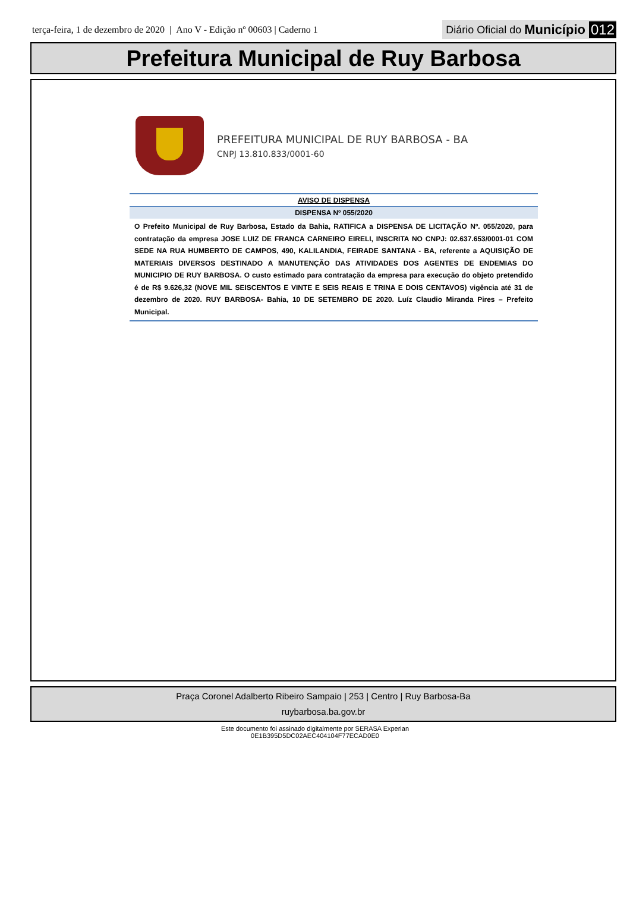terça-feira, 1 de dezembro de 2020 | Ano V - Edição nº 00603 | Caderno 1
Diário Oficial do Município 012
Prefeitura Municipal de Ruy Barbosa
PREFEITURA MUNICIPAL DE RUY BARBOSA - BA
CNPJ 13.810.833/0001-60
AVISO DE DISPENSA
DISPENSA Nº 055/2020
O Prefeito Municipal de Ruy Barbosa, Estado da Bahia, RATIFICA a DISPENSA DE LICITAÇÃO Nº. 055/2020, para contratação da empresa JOSE LUIZ DE FRANCA CARNEIRO EIRELI, INSCRITA NO CNPJ: 02.637.653/0001-01 COM SEDE NA RUA HUMBERTO DE CAMPOS, 490, KALILANDIA, FEIRADE SANTANA - BA, referente a AQUISIÇÃO DE MATERIAIS DIVERSOS DESTINADO A MANUTENÇÃO DAS ATIVIDADES DOS AGENTES DE ENDEMIAS DO MUNICIPIO DE RUY BARBOSA. O custo estimado para contratação da empresa para execução do objeto pretendido é de R$ 9.626,32 (NOVE MIL SEISCENTOS E VINTE E SEIS REAIS E TRINA E DOIS CENTAVOS) vigência até 31 de dezembro de 2020. RUY BARBOSA- Bahia, 10 DE SETEMBRO DE 2020. Luíz Claudio Miranda Pires – Prefeito Municipal.
Praça Coronel Adalberto Ribeiro Sampaio | 253 | Centro | Ruy Barbosa-Ba
ruybarbosa.ba.gov.br
Este documento foi assinado digitalmente por SERASA Experian
0E1B395D5DC02AEC404104F77ECAD0E0